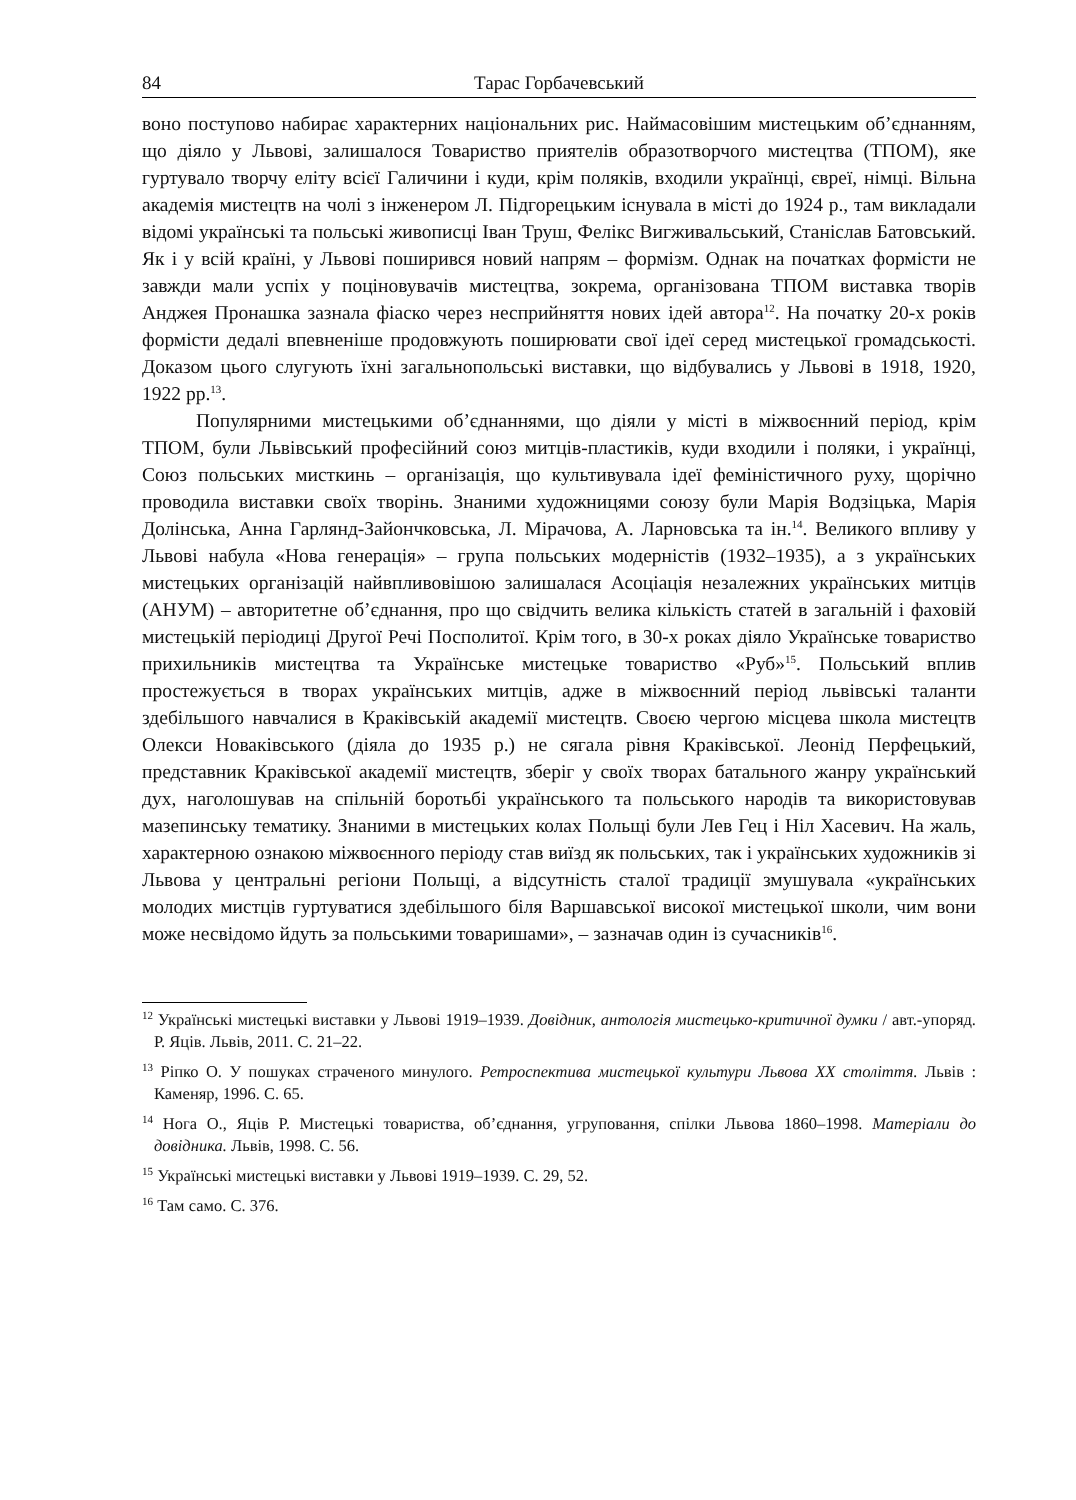84 Тарас Горбачевський
воно поступово набирає характерних національних рис. Наймасовішим мистецьким об’єднанням, що діяло у Львові, залишалося Товариство приятелів образотворчого мистецтва (ТПОМ), яке гуртувало творчу еліту всієї Галичини і куди, крім поляків, входили українці, євреї, німці. Вільна академія мистецтв на чолі з інженером Л. Підгорецьким існувала в місті до 1924 р., там викладали відомі українські та польські живописці Іван Труш, Фелікс Вигживальський, Станіслав Батовський. Як і у всій країні, у Львові поширився новий напрям – формізм. Однак на початках формісти не завжди мали успіх у поціновувачів мистецтва, зокрема, організована ТПОМ виставка творів Анджея Пронашка зазнала фіаско через несприйняття нових ідей автора<sup>12</sup>. На початку 20-х років формісти дедалі впевненіше продовжують поширювати свої ідеї серед мистецької громадськості. Доказом цього слугують їхні загальнопольські виставки, що відбувались у Львові в 1918, 1920, 1922 рр.<sup>13</sup>.
Популярними мистецькими об’єднаннями, що діяли у місті в міжвоєнний період, крім ТПОМ, були Львівський професійний союз митців-пластиків, куди входили і поляки, і українці, Союз польських мисткинь – організація, що культивувала ідеї феміністичного руху, щорічно проводила виставки своїх творінь. Знаними художницями союзу були Марія Водзіцька, Марія Долінська, Анна Гарлянд-Зайончковська, Л. Мірачова, А. Ларновська та ін.<sup>14</sup>. Великого впливу у Львові набула «Нова генерація» – група польських модерністів (1932–1935), а з українських мистецьких організацій найвпливовішою залишалася Асоціація незалежних українських митців (АНУМ) – авторитетне об’єднання, про що свідчить велика кількість статей в загальній і фаховій мистецькій періодиці Другої Речі Посполитої. Крім того, в 30-х роках діяло Українське товариство прихильників мистецтва та Українське мистецьке товариство «Руб»<sup>15</sup>. Польський вплив простежується в творах українських митців, адже в міжвоєнний період львівські таланти здебільшого навчалися в Краківській академії мистецтв. Своєю чергою місцева школа мистецтв Олекси Новаківського (діяла до 1935 р.) не сягала рівня Краківської. Леонід Перфецький, представник Краківської академії мистецтв, зберіг у своїх творах батального жанру український дух, наголошував на спільній боротьбі українського та польського народів та використовував мазепинську тематику. Знаними в мистецьких колах Польщі були Лев Гец і Ніл Хасевич. На жаль, характерною ознакою міжвоєнного періоду став виїзд як польських, так і українських художників зі Львова у центральні регіони Польщі, а відсутність сталої традиції змушувала «українських молодих мистців гуртуватися здебільшого біля Варшавської високої мистецької школи, чим вони може несвідомо йдуть за польськими товаришами», – зазначав один із сучасників<sup>16</sup>.
<sup>12</sup> Українські мистецькі виставки у Львові 1919–1939. Довідник, антологія мистецько-критичної думки / авт.-упоряд. Р. Яців. Львів, 2011. С. 21–22.
<sup>13</sup> Ріпко О. У пошуках страченого минулого. Ретроспектива мистецької культури Львова XX століття. Львів : Каменяр, 1996. С. 65.
<sup>14</sup> Нога О., Яців Р. Мистецькі товариства, об’єднання, угруповання, спілки Львова 1860–1998. Матеріали до довідника. Львів, 1998. С. 56.
<sup>15</sup> Українські мистецькі виставки у Львові 1919–1939. С. 29, 52.
<sup>16</sup> Там само. С. 376.